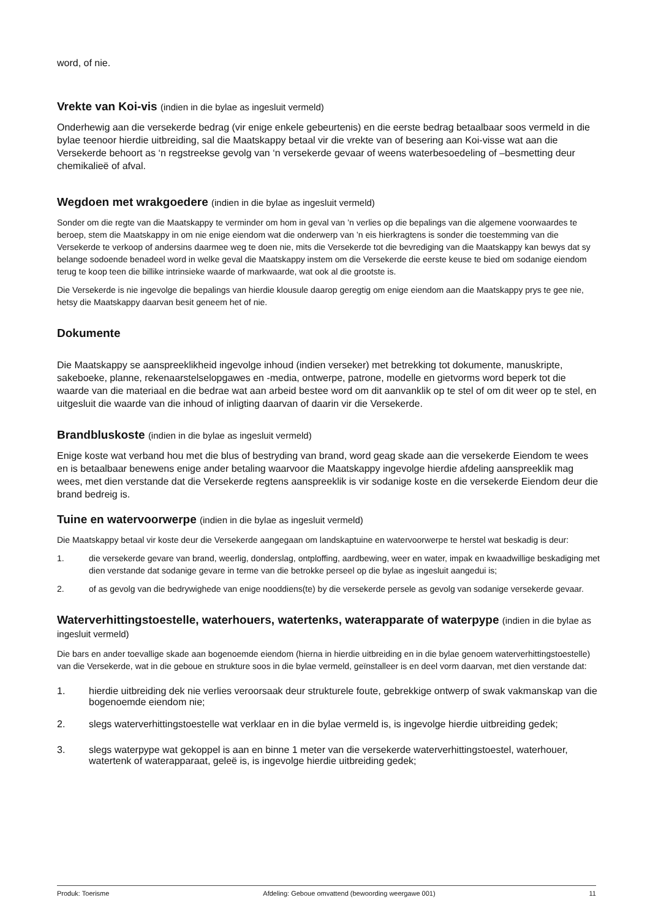word, of nie.
Vrekte van Koi-vis (indien in die bylae as ingesluit vermeld)
Onderhewig aan die versekerde bedrag (vir enige enkele gebeurtenis) en die eerste bedrag betaalbaar soos vermeld in die bylae teenoor hierdie uitbreiding, sal die Maatskappy betaal vir die vrekte van of besering aan Koi-visse wat aan die Versekerde behoort as ‘n regstreekse gevolg van ‘n versekerde gevaar of weens waterbesoedeling of –besmetting deur chemikalieë of afval.
Wegdoen met wrakgoedere (indien in die bylae as ingesluit vermeld)
Sonder om die regte van die Maatskappy te verminder om hom in geval van ’n verlies op die bepalings van die algemene voorwaardes te beroep, stem die Maatskappy in om nie enige eiendom wat die onderwerp van ’n eis hierkragtens is sonder die toestemming van die Versekerde te verkoop of andersins daarmee weg te doen nie, mits die Versekerde tot die bevrediging van die Maatskappy kan bewys dat sy belange sodoende benadeel word in welke geval die Maatskappy instem om die Versekerde die eerste keuse te bied om sodanige eiendom terug te koop teen die billike intrinsieke waarde of markwaarde, wat ook al die grootste is.
Die Versekerde is nie ingevolge die bepalings van hierdie klousule daarop geregtig om enige eiendom aan die Maatskappy prys te gee nie, hetsy die Maatskappy daarvan besit geneem het of nie.
Dokumente
Die Maatskappy se aanspreeklikheid ingevolge inhoud (indien verseker) met betrekking tot dokumente, manuskripte, sakeboeke, planne, rekenaarstelselopgawes en -media, ontwerpe, patrone, modelle en gietvorms word beperk tot die waarde van die materiaal en die bedrae wat aan arbeid bestee word om dit aanvanklik op te stel of om dit weer op te stel, en uitgesluit die waarde van die inhoud of inligting daarvan of daarin vir die Versekerde.
Brandbluskoste (indien in die bylae as ingesluit vermeld)
Enige koste wat verband hou met die blus of bestryding van brand, word geag skade aan die versekerde Eiendom te wees en is betaalbaar benewens enige ander betaling waarvoor die Maatskappy ingevolge hierdie afdeling aanspreeklik mag wees, met dien verstande dat die Versekerde regtens aanspreeklik is vir sodanige koste en die versekerde Eiendom deur die brand bedreig is.
Tuine en watervoorwerpe (indien in die bylae as ingesluit vermeld)
Die Maatskappy betaal vir koste deur die Versekerde aangegaan om landskaptuine en watervoorwerpe te herstel wat beskadig is deur:
1. die versekerde gevare van brand, weerlig, donderslag, ontploffing, aardbewing, weer en water, impak en kwaadwillige beskadiging met dien verstande dat sodanige gevare in terme van die betrokke perseel op die bylae as ingesluit aangedui is;
2. of as gevolg van die bedrywighede van enige nooddiens(te) by die versekerde persele as gevolg van sodanige versekerde gevaar.
Waterverhittingstoestelle, waterhouers, watertenks, waterapparate of waterpype (indien in die bylae as ingesluit vermeld)
Die bars en ander toevallige skade aan bogenoemde eiendom (hierna in hierdie uitbreiding en in die bylae genoem waterverhittingstoestelle) van die Versekerde, wat in die geboue en strukture soos in die bylae vermeld, geïnstalleer is en deel vorm daarvan, met dien verstande dat:
1. hierdie uitbreiding dek nie verlies veroorsaak deur strukturele foute, gebrekkige ontwerp of swak vakmanskap van die bogenoemde eiendom nie;
2. slegs waterverhittingstoestelle wat verklaar en in die bylae vermeld is, is ingevolge hierdie uitbreiding gedek;
3. slegs waterpype wat gekoppel is aan en binne 1 meter van die versekerde waterverhittingstoestel, waterhouer, watertenk of waterapparaat, geleë is, is ingevolge hierdie uitbreiding gedek;
Produk: Toerisme Afdeling: Geboue omvattend (bewoording weergawe 001) 11